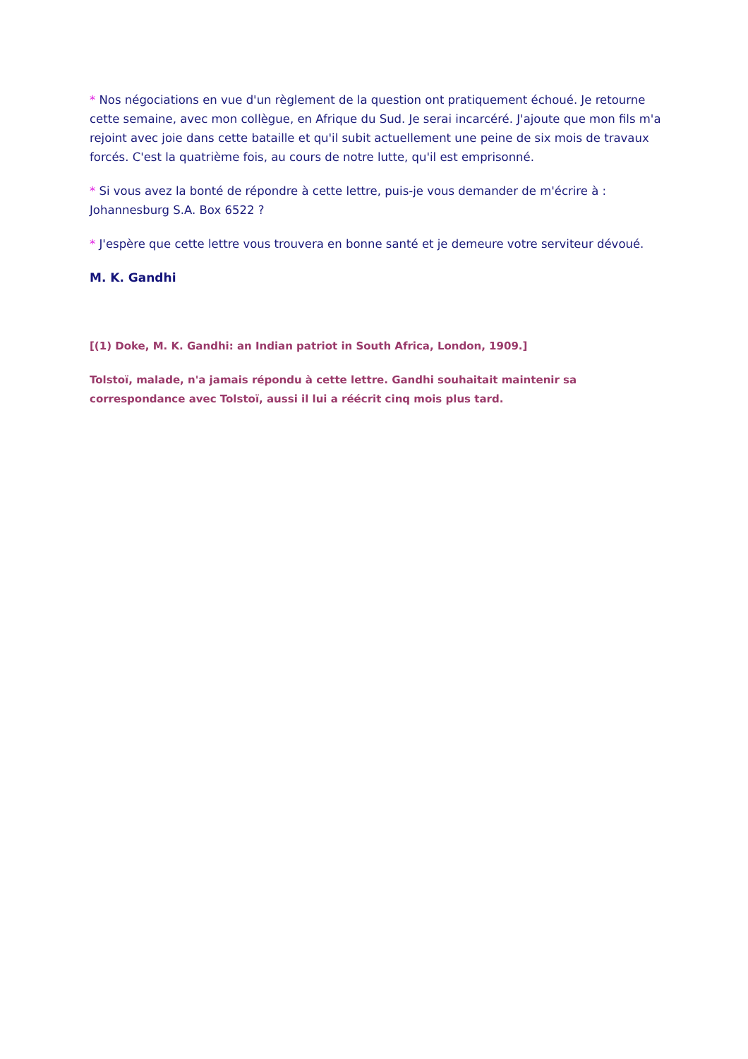* Nos négociations en vue d'un règlement de la question ont pratiquement échoué. Je retourne cette semaine, avec mon collègue, en Afrique du Sud. Je serai incarcéré. J'ajoute que mon fils m'a rejoint avec joie dans cette bataille et qu'il subit actuellement une peine de six mois de travaux forcés. C'est la quatrième fois, au cours de notre lutte, qu'il est emprisonné.
* Si vous avez la bonté de répondre à cette lettre, puis-je vous demander de m'écrire à : Johannesburg S.A. Box 6522 ?
* J'espère que cette lettre vous trouvera en bonne santé et je demeure votre serviteur dévoué.
M. K. Gandhi
[(1) Doke, M. K. Gandhi: an Indian patriot in South Africa, London, 1909.]
Tolstoï, malade, n'a jamais répondu à cette lettre. Gandhi souhaitait maintenir sa correspondance avec Tolstoï, aussi il lui a réécrit cinq mois plus tard.